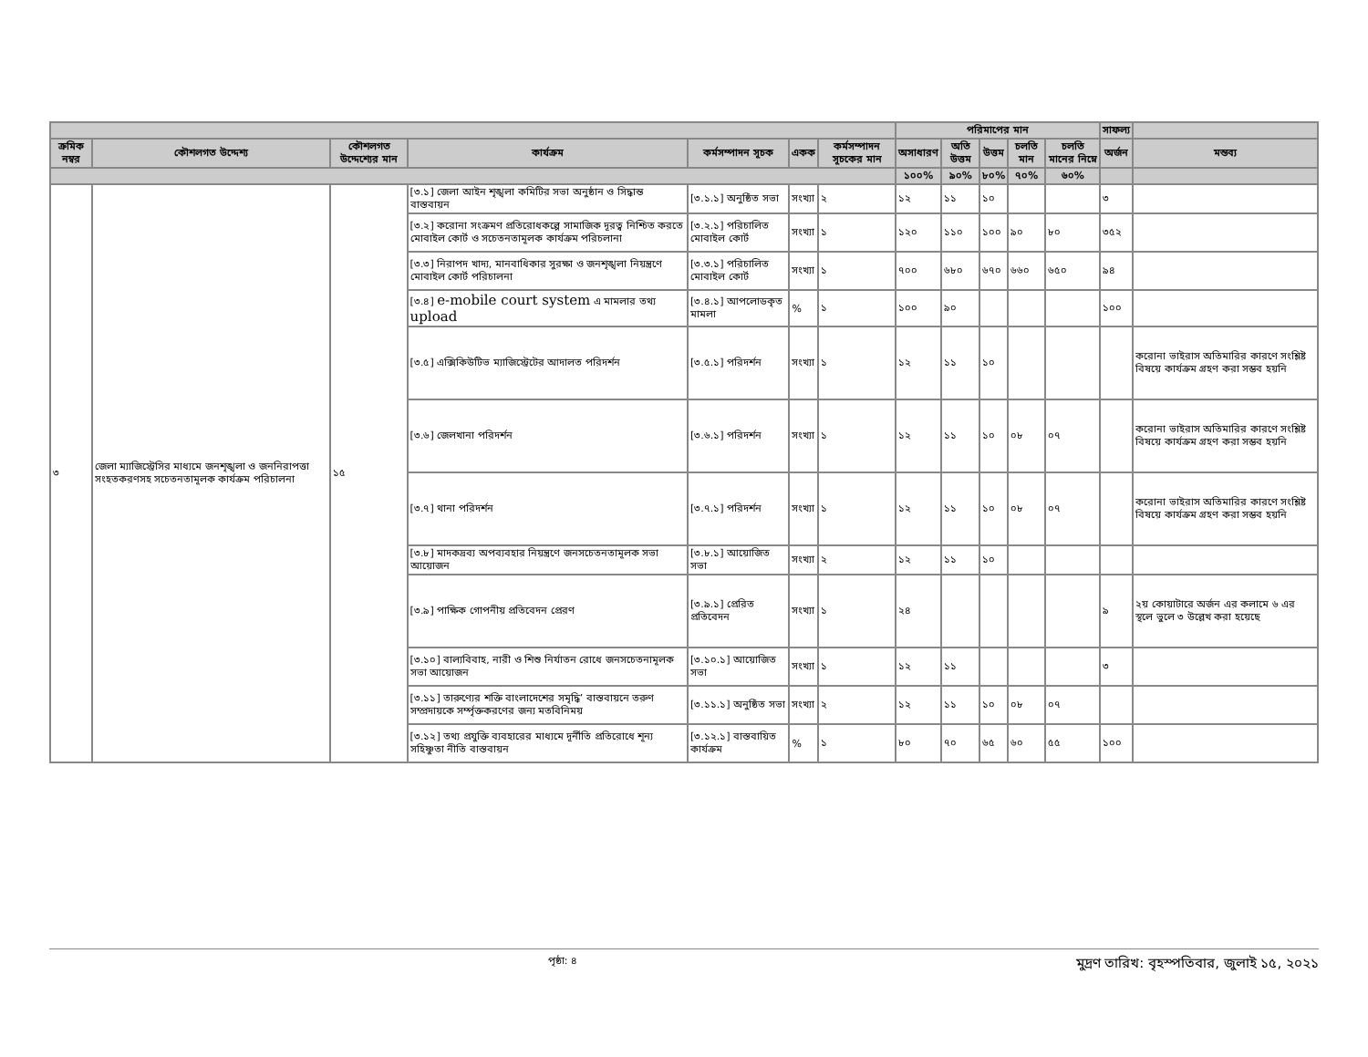| | | | | | | | পরিমাপের মান | | | | | সাফল্য | |
| ক্রমিক নম্বর | কৌশলগত উদ্দেশ্য | কৌশলগত উদ্দেশ্যের মান | কার্যক্রম | কর্মসম্পাদন সূচক | একক | কর্মসম্পাদন সূচকের মান | অসাধারণ | অতি উত্তম | উত্তম | চলতি মান | চলতি মানের নিম্নে | অর্জন | মন্তব্য |
| | | | | | | | ১০০% | ৯০% | ৮০% | ৭০% | ৬০% | | |
| ৩ | জেলা ম্যাজিস্ট্রেসির মাধ্যমে জনশৃঙ্খলা ও জননিরাপত্তা সংহতকরণসহ সচেতনতামূলক কার্যক্রম পরিচালনা | ১৫ | [৩.১] জেলা আইন শৃঙ্খলা কমিটির সভা অনুষ্ঠান ও সিদ্ধান্ত বাস্তবায়ন | [৩.১.১] অনুষ্ঠিত সভা | সংখ্যা | ২ | ১২ | ১১ | ১০ | | | ৩ | |
| | | | [৩.২] করোনা সংক্রমণ প্রতিরোধকল্পে সামাজিক দূরত্ব নিশ্চিত করতে মোবাইল কোর্ট ও সচেতনতামূলক কার্যক্রম পরিচলানা | [৩.২.১] পরিচালিত মোবাইল কোর্ট | সংখ্যা | ১ | ১২০ | ১১০ | ১০০ | ৯০ | ৮০ | ৩৫২ | |
| | | | [৩.৩] নিরাপদ খাদ্য, মানবাধিকার সুরক্ষা ও জনশৃঙ্খলা নিয়ন্ত্রণে মোবাইল কোর্ট পরিচালনা | [৩.৩.১] পরিচালিত মোবাইল কোর্ট | সংখ্যা | ১ | ৭০০ | ৬৮০ | ৬৭০ | ৬৬০ | ৬৫০ | ৯৪ | |
| | | | [৩.৪] e-mobile court system এ মামলার তথ্য upload | [৩.৪.১] আপলোডকৃত মামলা | % | ১ | ১০০ | ৯০ | | | | ১০০ | |
| | | | [৩.৫] এক্সিকিউটিভ ম্যাজিস্ট্রেটের আদালত পরিদর্শন | [৩.৫.১] পরিদর্শন | সংখ্যা | ১ | ১২ | ১১ | ১০ | | | | করোনা ভাইরাস অতিমারির কারণে সংশ্লিষ্ট বিষয়ে কার্যক্রম গ্রহণ করা সম্ভব হয়নি |
| | | | [৩.৬] জেলখানা পরিদর্শন | [৩.৬.১] পরিদর্শন | সংখ্যা | ১ | ১২ | ১১ | ১০ | ০৮ | ০৭ | | করোনা ভাইরাস অতিমারির কারণে সংশ্লিষ্ট বিষয়ে কার্যক্রম গ্রহণ করা সম্ভব হয়নি |
| | | | [৩.৭] থানা পরিদর্শন | [৩.৭.১] পরিদর্শন | সংখ্যা | ১ | ১২ | ১১ | ১০ | ০৮ | ০৭ | | করোনা ভাইরাস অতিমারির কারণে সংশ্লিষ্ট বিষয়ে কার্যক্রম গ্রহণ করা সম্ভব হয়নি |
| | | | [৩.৮] মাদকদ্রব্য অপব্যবহার নিয়ন্ত্রণে জনসচেতনতামূলক সভা আয়োজন | [৩.৮.১] আয়োজিত সভা | সংখ্যা | ২ | ১২ | ১১ | ১০ | | | | |
| | | | [৩.৯] পাক্ষিক গোপনীয় প্রতিবেদন প্রেরণ | [৩.৯.১] প্রেরিত প্রতিবেদন | সংখ্যা | ১ | ২৪ | | | | | ৯ | ২য় কোয়াটারে অর্জন এর কলামে ৬ এর স্থলে ভুলে ৩ উল্লেখ করা হয়েছে |
| | | | [৩.১০] বাল্যবিবাহ, নারী ও শিশু নির্যাতন রোধে জনসচেতনামূলক সভা আয়োজন | [৩.১০.১] আয়োজিত সভা | সংখ্যা | ১ | ১২ | ১১ | | | | ৩ | |
| | | | [৩.১১] তারুণ্যের শক্তি বাংলাদেশের সমৃদ্ধি’ বাস্তবায়নে তরুণ সম্প্রদায়কে সর্ম্পৃক্তকরণের জন্য মতবিনিময় | [৩.১১.১] অনুষ্ঠিত সভা | সংখ্যা | ২ | ১২ | ১১ | ১০ | ০৮ | ০৭ | | |
| | | | [৩.১২] তথ্য প্রযুক্তি ব্যবহারের মাধ্যমে দূর্নীতি প্রতিরোধে শূন্য সহিষ্ণুতা নীতি বাস্তবায়ন | [৩.১২.১] বাস্তবায়িত কার্যক্রম | % | ১ | ৮০ | ৭০ | ৬৫ | ৬০ | ৫৫ | ১০০ | |
পৃষ্ঠা: ৪ মুদ্রণ তারিখ: বৃহস্পতিবার, জুলাই ১৫, ২০২১